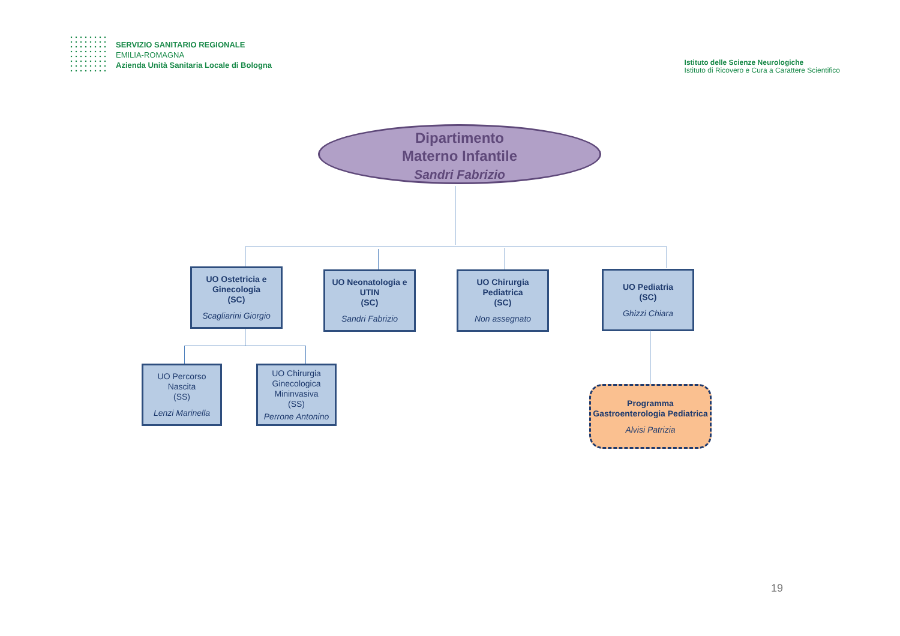SERVIZIO SANITARIO REGIONALE
EMILIA-ROMAGNA
Azienda Unità Sanitaria Locale di Bologna
Istituto delle Scienze Neurologiche
Istituto di Ricovero e Cura a Carattere Scientifico
Dipartimento
Materno Infantile
Sandri Fabrizio
UO Ostetricia e Ginecologia
(SC)
Scagliarini Giorgio
UO Neonatologia e UTIN
(SC)
Sandri Fabrizio
UO Chirurgia Pediatrica
(SC)
Non assegnato
UO Pediatria
(SC)
Ghizzi Chiara
UO Percorso Nascita
(SS)
Lenzi Marinella
UO Chirurgia Ginecologica Mininvasiva
(SS)
Perrone Antonino
Programma Gastroenterologia Pediatrica
Alvisi Patrizia
19